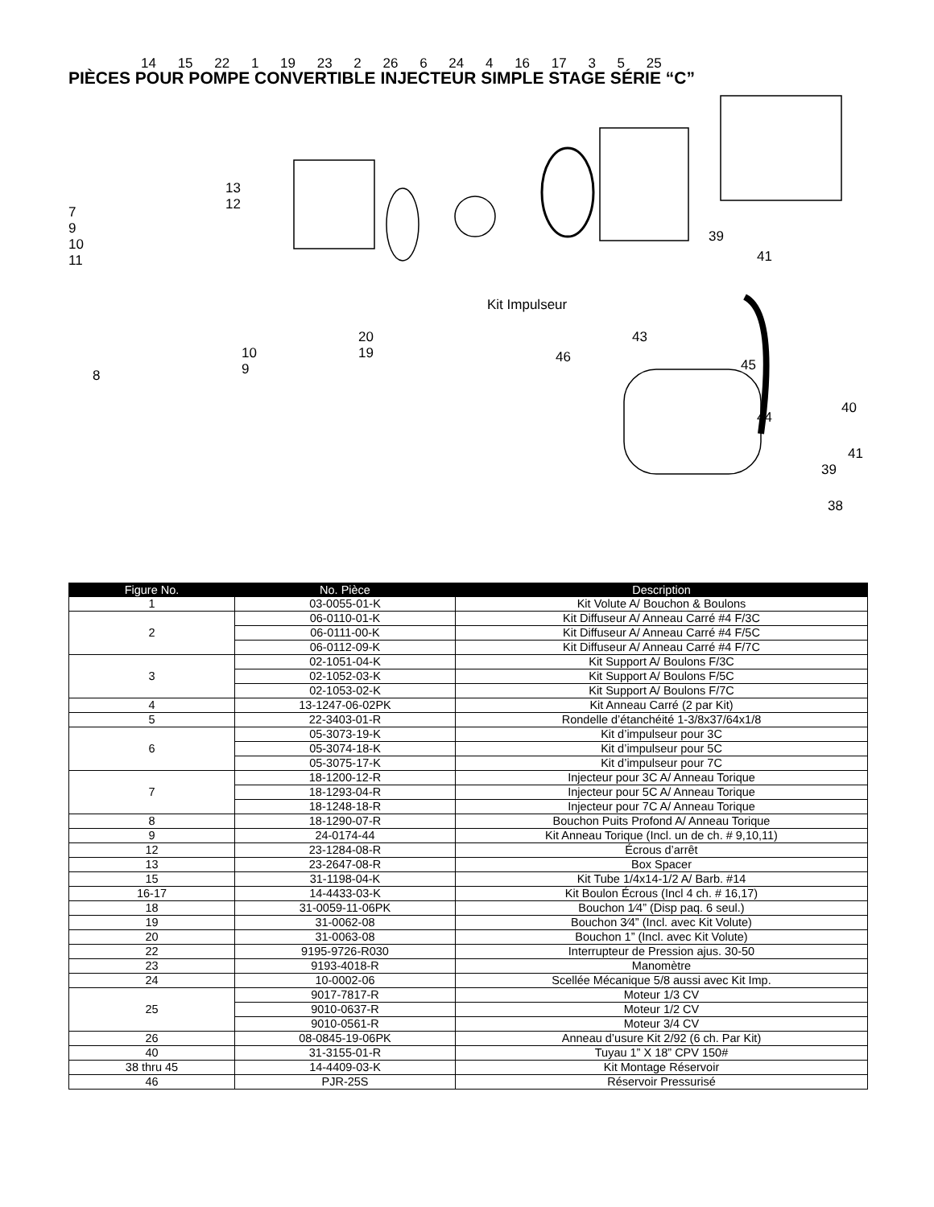PIÈCES POUR POMPE CONVERTIBLE INJECTEUR SIMPLE STAGE SÉRIE “C”
14 15 22 1 19 23 2 26 6 24 4 16 17 3 5 25
7
9
10
11
13
12
Kit Impulseur
20
19
10
9
8
39
41
43
46 45
40
44
41
39
38
| Figure No. | No. Pièce | Description |
| --- | --- | --- |
| 1 | 03-0055-01-K | Kit Volute A/ Bouchon & Boulons |
| 2 | 06-0110-01-K | Kit Diffuseur A/ Anneau Carré #4 F/3C |
| | 06-0111-00-K | Kit Diffuseur A/ Anneau Carré #4 F/5C |
| | 06-0112-09-K | Kit Diffuseur A/ Anneau Carré #4 F/7C |
| 3 | 02-1051-04-K | Kit Support A/ Boulons F/3C |
| | 02-1052-03-K | Kit Support A/ Boulons F/5C |
| | 02-1053-02-K | Kit Support A/ Boulons F/7C |
| 4 | 13-1247-06-02PK | Kit Anneau Carré (2 par Kit) |
| 5 | 22-3403-01-R | Rondelle d’étanchéité 1-3/8x37/64x1/8 |
| 6 | 05-3073-19-K | Kit d’impulseur pour 3C |
| | 05-3074-18-K | Kit d’impulseur pour 5C |
| | 05-3075-17-K | Kit d’impulseur pour 7C |
| 7 | 18-1200-12-R | Injecteur pour 3C A/ Anneau Torique |
| | 18-1293-04-R | Injecteur pour 5C A/ Anneau Torique |
| | 18-1248-18-R | Injecteur pour 7C A/ Anneau Torique |
| 8 | 18-1290-07-R | Bouchon Puits Profond A/ Anneau Torique |
| 9 | 24-0174-44 | Kit Anneau Torique (Incl. un de ch. # 9,10,11) |
| 12 | 23-1284-08-R | Écrous d’arrêt |
| 13 | 23-2647-08-R | Box Spacer |
| 15 | 31-1198-04-K | Kit Tube 1/4x14-1/2 A/ Barb. #14 |
| 16-17 | 14-4433-03-K | Kit Boulon Écrous (Incl 4 ch. # 16,17) |
| 18 | 31-0059-11-06PK | Bouchon 1⁄4” (Disp paq. 6 seul.) |
| 19 | 31-0062-08 | Bouchon 3⁄4” (Incl. avec Kit Volute) |
| 20 | 31-0063-08 | Bouchon 1” (Incl. avec Kit Volute) |
| 22 | 9195-9726-R030 | Interrupteur de Pression ajus. 30-50 |
| 23 | 9193-4018-R | Manomètre |
| 24 | 10-0002-06 | Scellée Mécanique 5/8 aussi avec Kit Imp. |
| 25 | 9017-7817-R | Moteur 1/3 CV |
| | 9010-0637-R | Moteur 1/2 CV |
| | 9010-0561-R | Moteur 3/4 CV |
| 26 | 08-0845-19-06PK | Anneau d’usure Kit 2/92 (6 ch. Par Kit) |
| 40 | 31-3155-01-R | Tuyau 1” X 18” CPV 150# |
| 38 thru 45 | 14-4409-03-K | Kit Montage Réservoir |
| 46 | PJR-25S | Réservoir Pressurisé |